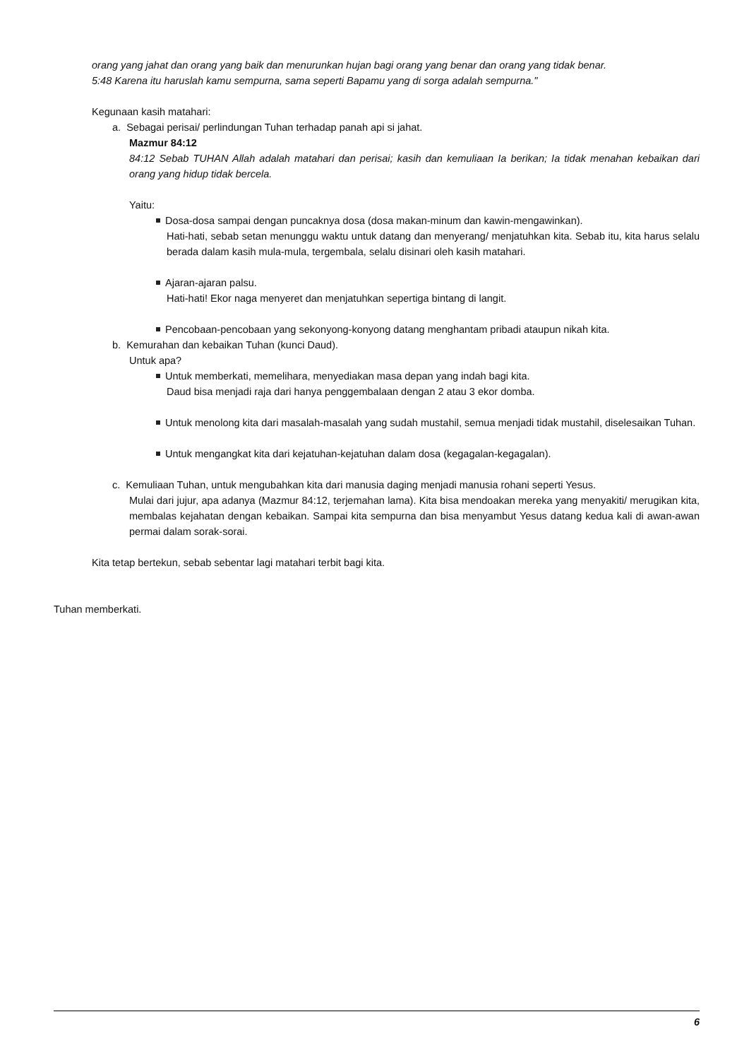orang yang jahat dan orang yang baik dan menurunkan hujan bagi orang yang benar dan orang yang tidak benar.
5:48 Karena itu haruslah kamu sempurna, sama seperti Bapamu yang di sorga adalah sempurna."
Kegunaan kasih matahari:
a. Sebagai perisai/ perlindungan Tuhan terhadap panah api si jahat.
Mazmur 84:12
84:12 Sebab TUHAN Allah adalah matahari dan perisai; kasih dan kemuliaan Ia berikan; Ia tidak menahan kebaikan dari orang yang hidup tidak bercela.
Yaitu:
Dosa-dosa sampai dengan puncaknya dosa (dosa makan-minum dan kawin-mengawinkan).
Hati-hati, sebab setan menunggu waktu untuk datang dan menyerang/ menjatuhkan kita. Sebab itu, kita harus selalu berada dalam kasih mula-mula, tergembala, selalu disinari oleh kasih matahari.
Ajaran-ajaran palsu.
Hati-hati! Ekor naga menyeret dan menjatuhkan sepertiga bintang di langit.
Pencobaan-pencobaan yang sekonyong-konyong datang menghantam pribadi ataupun nikah kita.
b. Kemurahan dan kebaikan Tuhan (kunci Daud).
Untuk apa?
Untuk memberkati, memelihara, menyediakan masa depan yang indah bagi kita.
Daud bisa menjadi raja dari hanya penggembalaan dengan 2 atau 3 ekor domba.
Untuk menolong kita dari masalah-masalah yang sudah mustahil, semua menjadi tidak mustahil, diselesaikan Tuhan.
Untuk mengangkat kita dari kejatuhan-kejatuhan dalam dosa (kegagalan-kegagalan).
c. Kemuliaan Tuhan, untuk mengubahkan kita dari manusia daging menjadi manusia rohani seperti Yesus.
Mulai dari jujur, apa adanya (Mazmur 84:12, terjemahan lama). Kita bisa mendoakan mereka yang menyakiti/ merugikan kita, membalas kejahatan dengan kebaikan. Sampai kita sempurna dan bisa menyambut Yesus datang kedua kali di awan-awan permai dalam sorak-sorai.
Kita tetap bertekun, sebab sebentar lagi matahari terbit bagi kita.
Tuhan memberkati.
6